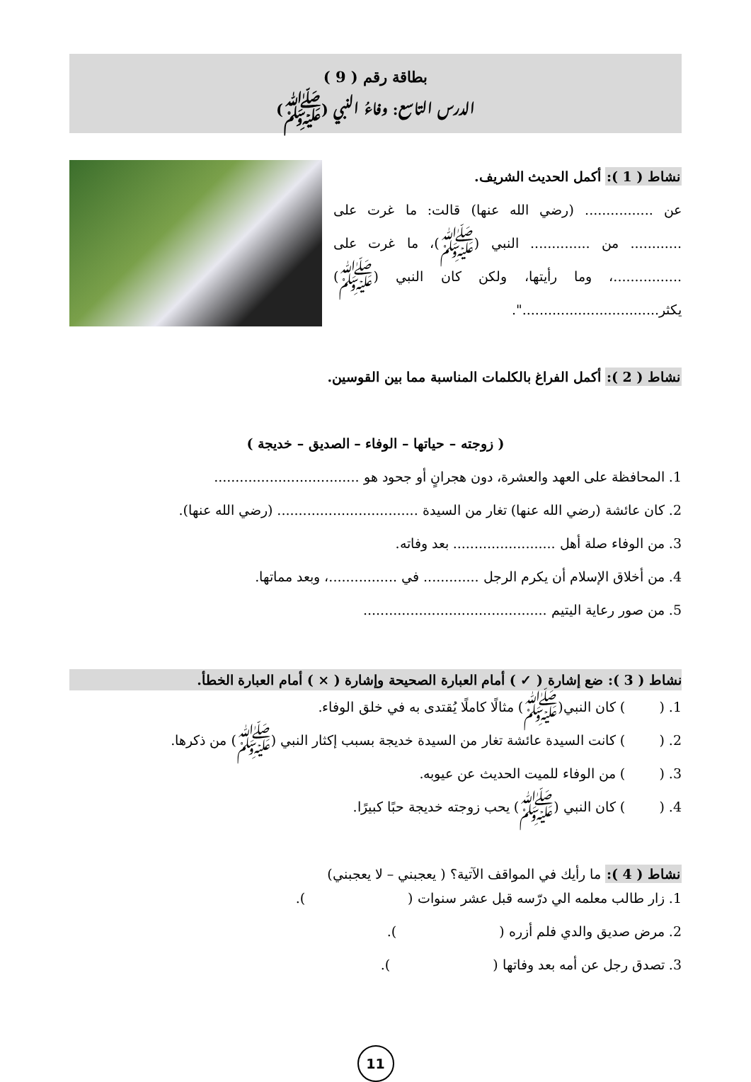بطاقة رقم ( 9 )
الدرس التاسع: وفاءُ النبي (ﷺ)
نشاط ( 1 ): أكمل الحديث الشريف.
عن ................ (رضي الله عنها) قالت: ما غرت على ............ من .............. النبي (ﷺ)، ما غرت على ................، وما رأيتها، ولكن كان النبي (ﷺ) يكثر................................".
نشاط ( 2 ): أكمل الفراغ بالكلمات المناسبة مما بين القوسين.
( زوجته – حياتها – الوفاء – الصديق – خديجة )
1. المحافظة على العهد والعشرة، دون هجرانٍ أو جحود هو ..................................
2. كان عائشة (رضي الله عنها) تغار من السيدة ................................. (رضي الله عنها).
3. من الوفاء صلة أهل ........................ بعد وفاته.
4. من أخلاق الإسلام أن يكرم الرجل ............. في ................، وبعد مماتها.
5. من صور رعاية اليتيم ...........................................
نشاط ( 3 ): ضع إشارة ( ✓ ) أمام العبارة الصحيحة وإشارة ( × ) أمام العبارة الخطأ.
1. ( ) كان النبي(ﷺ) مثالًا كاملًا يُقتدى به في خلق الوفاء.
2. ( ) كانت السيدة عائشة تغار من السيدة خديجة بسبب إكثار النبي (ﷺ) من ذكرها.
3. ( ) من الوفاء للميت الحديث عن عيوبه.
4. ( ) كان النبي (ﷺ) يحب زوجته خديجة حبًا كبيرًا.
نشاط ( 4 ): ما رأيك في المواقف الآتية؟ ( يعجبني – لا يعجبني)
1. زار طالب معلمه الي درّسه قبل عشر سنوات ( ).
2. مرض صديق والدي فلم أزره ( ).
3. تصدق رجل عن أمه بعد وفاتها ( ).
11